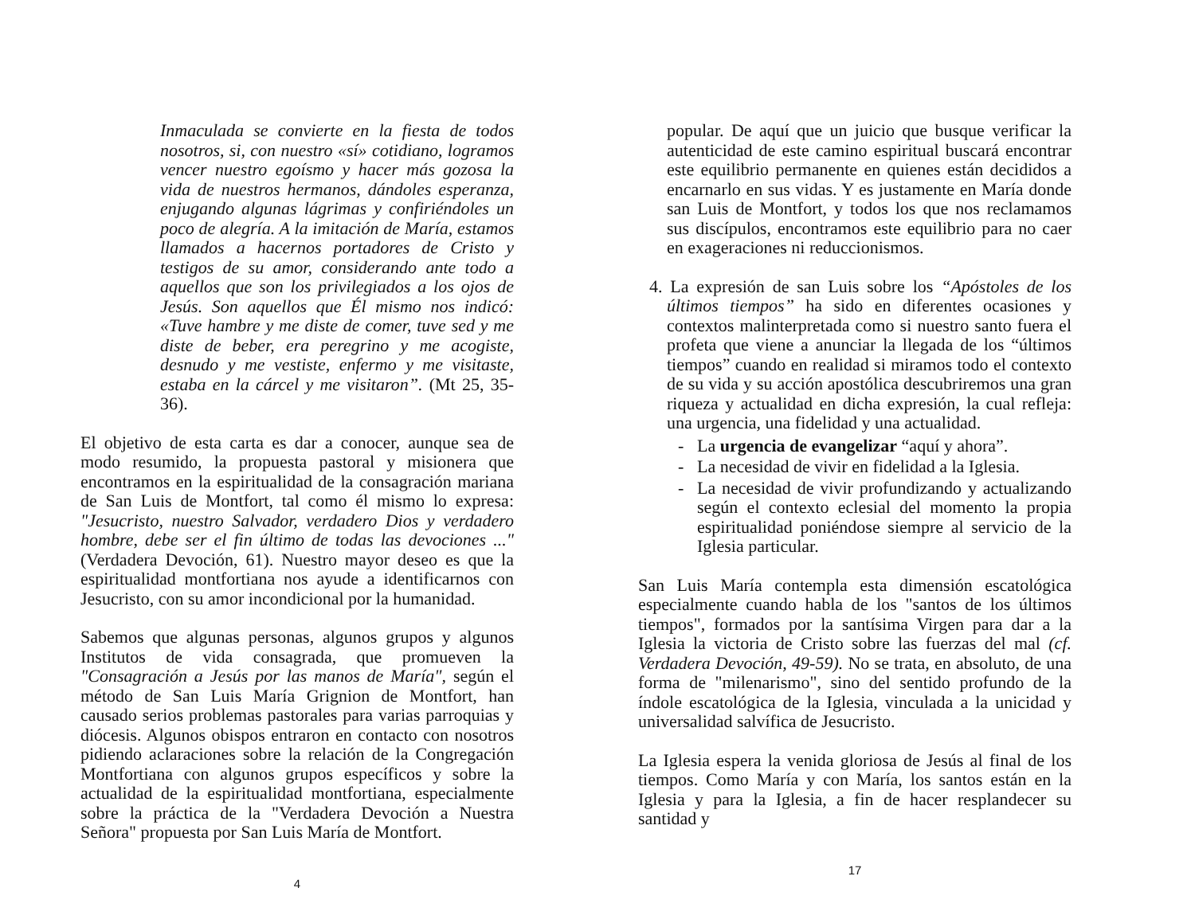Inmaculada se convierte en la fiesta de todos nosotros, si, con nuestro «sí» cotidiano, logramos vencer nuestro egoísmo y hacer más gozosa la vida de nuestros hermanos, dándoles esperanza, enjugando algunas lágrimas y confiriéndoles un poco de alegría. A la imitación de María, estamos llamados a hacernos portadores de Cristo y testigos de su amor, considerando ante todo a aquellos que son los privilegiados a los ojos de Jesús. Son aquellos que Él mismo nos indicó: «Tuve hambre y me diste de comer, tuve sed y me diste de beber, era peregrino y me acogiste, desnudo y me vestiste, enfermo y me visitaste, estaba en la cárcel y me visitaron”. (Mt 25, 35-36).
El objetivo de esta carta es dar a conocer, aunque sea de modo resumido, la propuesta pastoral y misionera que encontramos en la espiritualidad de la consagración mariana de San Luis de Montfort, tal como él mismo lo expresa: "Jesucristo, nuestro Salvador, verdadero Dios y verdadero hombre, debe ser el fin último de todas las devociones ..." (Verdadera Devoción, 61). Nuestro mayor deseo es que la espiritualidad montfortiana nos ayude a identificarnos con Jesucristo, con su amor incondicional por la humanidad.
Sabemos que algunas personas, algunos grupos y algunos Institutos de vida consagrada, que promueven la "Consagración a Jesús por las manos de María", según el método de San Luis María Grignion de Montfort, han causado serios problemas pastorales para varias parroquias y diócesis. Algunos obispos entraron en contacto con nosotros pidiendo aclaraciones sobre la relación de la Congregación Montfortiana con algunos grupos específicos y sobre la actualidad de la espiritualidad montfortiana, especialmente sobre la práctica de la "Verdadera Devoción a Nuestra Señora" propuesta por San Luis María de Montfort.
4
popular. De aquí que un juicio que busque verificar la autenticidad de este camino espiritual buscará encontrar este equilibrio permanente en quienes están decididos a encarnarlo en sus vidas. Y es justamente en María donde san Luis de Montfort, y todos los que nos reclamamos sus discípulos, encontramos este equilibrio para no caer en exageraciones ni reduccionismos.
4. La expresión de san Luis sobre los “Apóstoles de los últimos tiempos” ha sido en diferentes ocasiones y contextos malinterpretada como si nuestro santo fuera el profeta que viene a anunciar la llegada de los “últimos tiempos” cuando en realidad si miramos todo el contexto de su vida y su acción apostólica descubriremos una gran riqueza y actualidad en dicha expresión, la cual refleja: una urgencia, una fidelidad y una actualidad.
- La urgencia de evangelizar “aquí y ahora”.
- La necesidad de vivir en fidelidad a la Iglesia.
- La necesidad de vivir profundizando y actualizando según el contexto eclesial del momento la propia espiritualidad poniéndose siempre al servicio de la Iglesia particular.
San Luis María contempla esta dimensión escatológica especialmente cuando habla de los "santos de los últimos tiempos", formados por la santísima Virgen para dar a la Iglesia la victoria de Cristo sobre las fuerzas del mal (cf. Verdadera Devoción, 49-59). No se trata, en absoluto, de una forma de "milenarismo", sino del sentido profundo de la índole escatológica de la Iglesia, vinculada a la unicidad y universalidad salvífica de Jesucristo.
La Iglesia espera la venida gloriosa de Jesús al final de los tiempos. Como María y con María, los santos están en la Iglesia y para la Iglesia, a fin de hacer resplandecer su santidad y
17